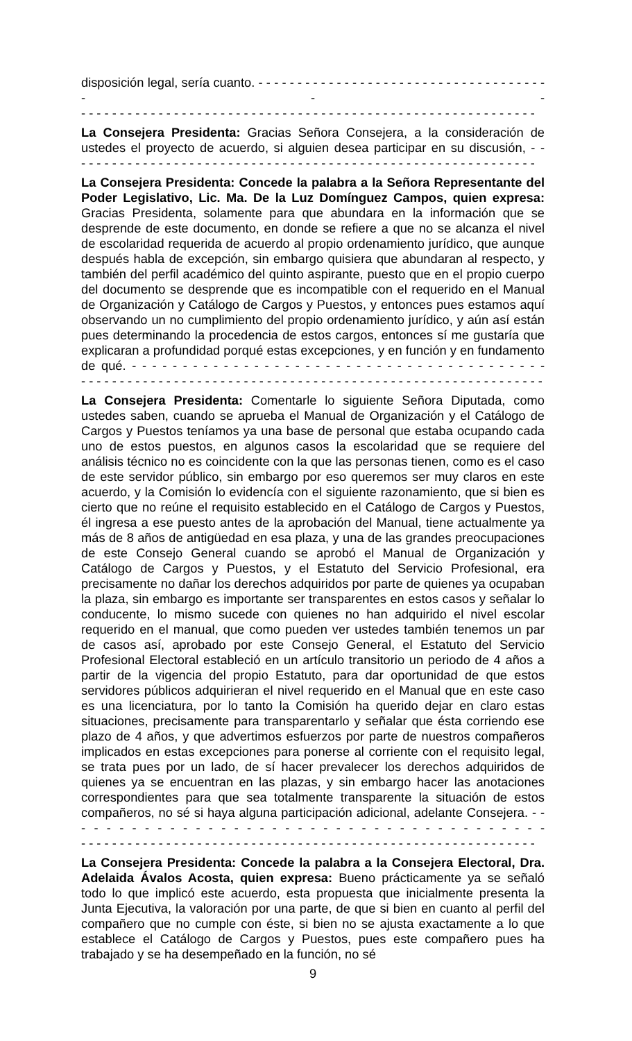disposición legal, sería cuanto. - - - - - - - - - - - - - - - - - - - - - - - - - - - - - - - - - - - - - - - - - - - - - - - - - - - - - - - - - - - - - - - - - - - - - - - - - - - - - - - - - - - - - - - - - - - - - - - - - - -
La Consejera Presidenta: Gracias Señora Consejera, a la consideración de ustedes el proyecto de acuerdo, si alguien desea participar en su discusión, - - - - - - - - - - - - - - - - - - - - - - - - - - - - - - - - - - - - - - - - - - - - - - - - - - - - - - - - - - - - -
La Consejera Presidenta: Concede la palabra a la Señora Representante del Poder Legislativo, Lic. Ma. De la Luz Domínguez Campos, quien expresa: Gracias Presidenta, solamente para que abundara en la información que se desprende de este documento, en donde se refiere a que no se alcanza el nivel de escolaridad requerida de acuerdo al propio ordenamiento jurídico, que aunque después habla de excepción, sin embargo quisiera que abundaran al respecto, y también del perfil académico del quinto aspirante, puesto que en el propio cuerpo del documento se desprende que es incompatible con el requerido en el Manual de Organización y Catálogo de Cargos y Puestos, y entonces pues estamos aquí observando un no cumplimiento del propio ordenamiento jurídico, y aún así están pues determinando la procedencia de estos cargos, entonces sí me gustaría que explicaran a profundidad porqué estas excepciones, y en función y en fundamento de qué. - - - - - - - - - - - - - - - - - - - - - - - - - - - - - - - - - - - - - - - - - - - - - - - - - - - - - - - - - - - - - - - - - - - - - - - - - - - - - - - - - - - - - - - - - - - - - - - - - - - - -
La Consejera Presidenta: Comentarle lo siguiente Señora Diputada, como ustedes saben, cuando se aprueba el Manual de Organización y el Catálogo de Cargos y Puestos teníamos ya una base de personal que estaba ocupando cada uno de estos puestos, en algunos casos la escolaridad que se requiere del análisis técnico no es coincidente con la que las personas tienen, como es el caso de este servidor público, sin embargo por eso queremos ser muy claros en este acuerdo, y la Comisión lo evidencía con el siguiente razonamiento, que si bien es cierto que no reúne el requisito establecido en el Catálogo de Cargos y Puestos, él ingresa a ese puesto antes de la aprobación del Manual, tiene actualmente ya más de 8 años de antigüedad en esa plaza, y una de las grandes preocupaciones de este Consejo General cuando se aprobó el Manual de Organización y Catálogo de Cargos y Puestos, y el Estatuto del Servicio Profesional, era precisamente no dañar los derechos adquiridos por parte de quienes ya ocupaban la plaza, sin embargo es importante ser transparentes en estos casos y señalar lo conducente, lo mismo sucede con quienes no han adquirido el nivel escolar requerido en el manual, que como pueden ver ustedes también tenemos un par de casos así, aprobado por este Consejo General, el Estatuto del Servicio Profesional Electoral estableció en un artículo transitorio un periodo de 4 años a partir de la vigencia del propio Estatuto, para dar oportunidad de que estos servidores públicos adquirieran el nivel requerido en el Manual que en este caso es una licenciatura, por lo tanto la Comisión ha querido dejar en claro estas situaciones, precisamente para transparentarlo y señalar que ésta corriendo ese plazo de 4 años, y que advertimos esfuerzos por parte de nuestros compañeros implicados en estas excepciones para ponerse al corriente con el requisito legal, se trata pues por un lado, de sí hacer prevalecer los derechos adquiridos de quienes ya se encuentran en las plazas, y sin embargo hacer las anotaciones correspondientes para que sea totalmente transparente la situación de estos compañeros, no sé si haya alguna participación adicional, adelante Consejera. - - - - - - - - - - - - - - - - - - - - - - - - - - - - - - - - - - - - - - - - - - - - - - - - - - - - - - - - - - - - - - - - - - - - - - - - - - - - - - - - - - - - - - - - - - - - - - - - - -
La Consejera Presidenta: Concede la palabra a la Consejera Electoral, Dra. Adelaida Ávalos Acosta, quien expresa: Bueno prácticamente ya se señaló todo lo que implicó este acuerdo, esta propuesta que inicialmente presenta la Junta Ejecutiva, la valoración por una parte, de que si bien en cuanto al perfil del compañero que no cumple con éste, si bien no se ajusta exactamente a lo que establece el Catálogo de Cargos y Puestos, pues este compañero pues ha trabajado y se ha desempeñado en la función, no sé
9